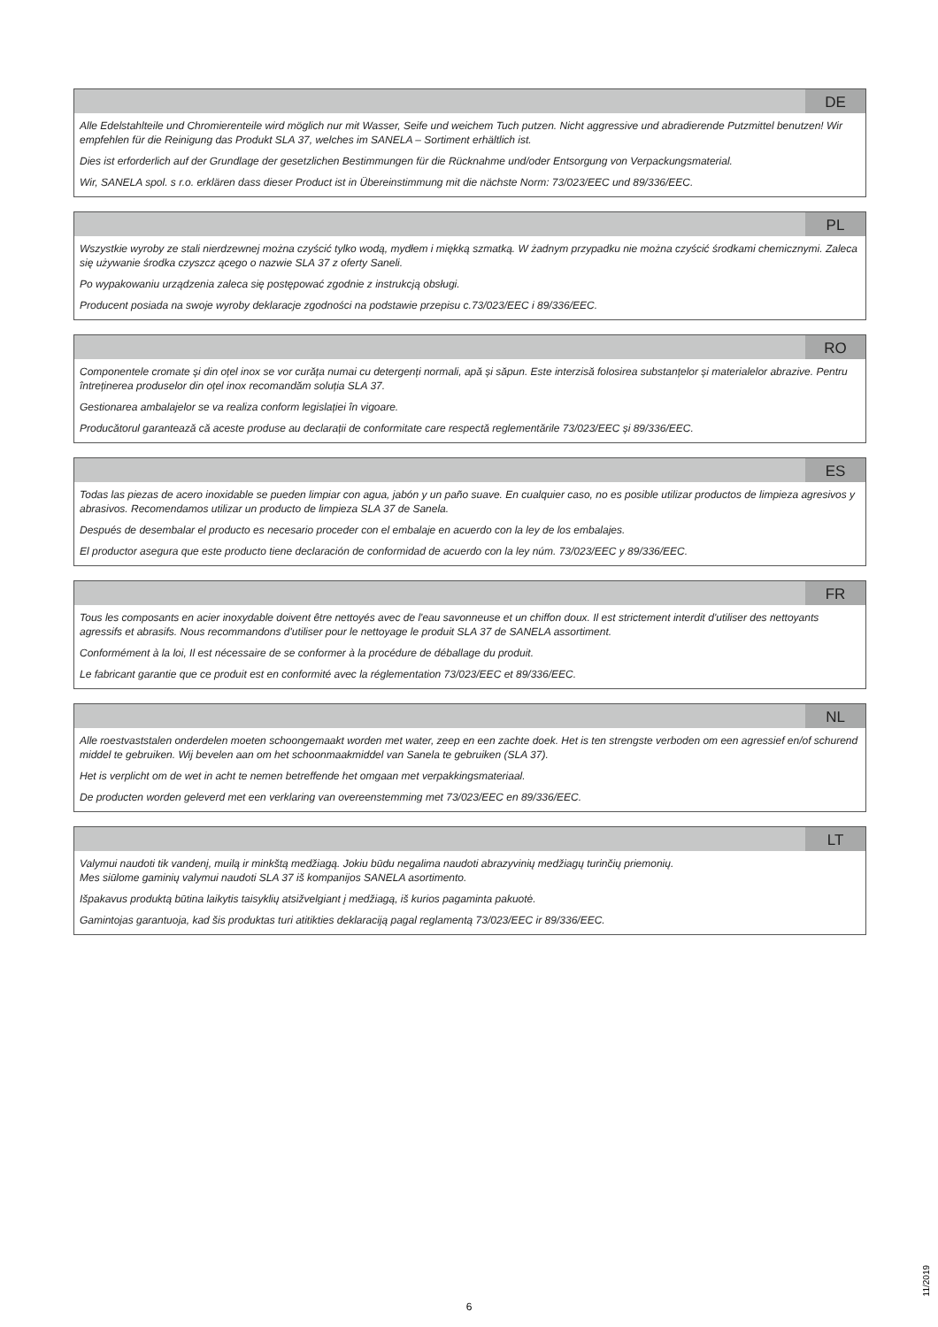DE
Alle Edelstahlteile und Chromierenteile wird möglich nur mit Wasser, Seife und weichem Tuch putzen. Nicht aggressive und abradierende Putzmittel benutzen! Wir empfehlen für die Reinigung das Produkt SLA 37, welches im SANELA – Sortiment erhältlich ist.
Dies ist erforderlich auf der Grundlage der gesetzlichen Bestimmungen für die Rücknahme und/oder Entsorgung von Verpackungsmaterial.
Wir, SANELA spol. s r.o. erklären dass dieser Product ist in Übereinstimmung mit die nächste Norm: 73/023/EEC und 89/336/EEC.
PL
Wszystkie wyroby ze stali nierdzewnej można czyścić tylko wodą, mydłem i miękką szmatką. W żadnym przypadku nie można czyścić środkami chemicznymi. Zaleca się używanie środka czyszcz ącego o nazwie SLA 37 z oferty Saneli.
Po wypakowaniu urządzenia zaleca się postępować zgodnie z instrukcją obsługi.
Producent posiada na swoje wyroby deklaracje zgodności na podstawie przepisu c.73/023/EEC i 89/336/EEC.
RO
Componentele cromate și din oțel inox se vor curăța numai cu detergenți normali, apă și săpun. Este interzisă folosirea substanțelor și materialelor abrazive. Pentru întreținerea produselor din oțel inox recomandăm soluția SLA 37.
Gestionarea ambalajelor se va realiza conform legislației în vigoare.
Producătorul garantează că aceste produse au declarații de conformitate care respectă reglementările 73/023/EEC și 89/336/EEC.
ES
Todas las piezas de acero inoxidable se pueden limpiar con agua, jabón y un paño suave. En cualquier caso, no es posible utilizar productos de limpieza agresivos y abrasivos. Recomendamos utilizar un producto de limpieza SLA 37 de Sanela.
Después de desembalar el producto es necesario proceder con el embalaje en acuerdo con la ley de los embalajes.
El productor asegura que este producto tiene declaración de conformidad de acuerdo con la ley núm. 73/023/EEC y 89/336/EEC.
FR
Tous les composants en acier inoxydable doivent être nettoyés avec de l'eau savonneuse et un chiffon doux. Il est strictement interdit d'utiliser des nettoyants agressifs et abrasifs. Nous recommandons d'utiliser pour le nettoyage le produit SLA 37 de SANELA assortiment.
Conformément à la loi, Il est nécessaire de se conformer à la procédure de déballage du produit.
Le fabricant garantie que ce produit est en conformité avec la réglementation 73/023/EEC et 89/336/EEC.
NL
Alle roestvaststalen onderdelen moeten schoongemaakt worden met water, zeep en een zachte doek. Het is ten strengste verboden om een agressief en/of schurend middel te gebruiken. Wij bevelen aan om het schoonmaakmiddel van Sanela te gebruiken (SLA 37).
Het is verplicht om de wet in acht te nemen betreffende het omgaan met verpakkingsmateriaal.
De producten worden geleverd met een verklaring van overeenstemming met 73/023/EEC en 89/336/EEC.
LT
Valymui naudoti tik vandenį, muilą ir minkštą medžiagą. Jokiu būdu negalima naudoti abrazyvinių medžiagų turinčių priemonių.
Mes siūlome gaminių valymui naudoti SLA 37 iš kompanijos SANELA asortimento.
Išpakavus produktą būtina laikytis taisyklių atsižvelgiant į medžiagą, iš kurios pagaminta pakuotė.
Gamintojas garantuoja, kad šis produktas turi atitikties deklaraciją pagal reglamentą 73/023/EEC ir 89/336/EEC.
6
11/2019